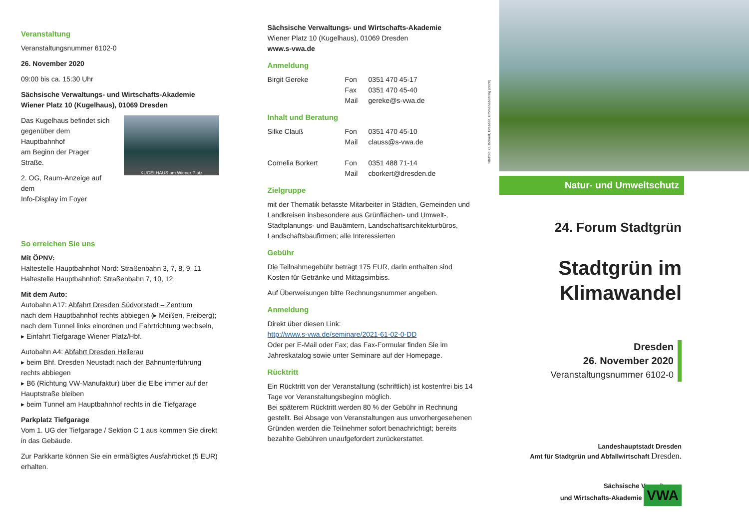Veranstaltung
Veranstaltungsnummer 6102-0
26. November 2020
09:00 bis ca. 15:30 Uhr
Sächsische Verwaltungs- und Wirtschafts-Akademie
Wiener Platz 10 (Kugelhaus), 01069 Dresden
Das Kugelhaus befindet sich
gegenüber dem Hauptbahnhof
am Beginn der Prager Straße.
2. OG, Raum-Anzeige auf dem
Info-Display im Foyer
KUGELHAUS am Wiener Platz
So erreichen Sie uns
Mit ÖPNV:
Haltestelle Hauptbahnhof Nord: Straßenbahn 3, 7, 8, 9, 11
Haltestelle Hauptbahnhof: Straßenbahn 7, 10, 12
Mit dem Auto:
Autobahn A17: Abfahrt Dresden Südvorstadt – Zentrum
nach dem Hauptbahnhof rechts abbiegen (▸ Meißen, Freiberg);
nach dem Tunnel links einordnen und Fahrtrichtung wechseln,
▸ Einfahrt Tiefgarage Wiener Platz/Hbf.
Autobahn A4: Abfahrt Dresden Hellerau
▸ beim Bhf. Dresden Neustadt nach der Bahnunterführung rechts abbiegen
▸ B6 (Richtung VW-Manufaktur) über die Elbe immer auf der Hauptstraße bleiben
▸ beim Tunnel am Hauptbahnhof rechts in die Tiefgarage
Parkplatz Tiefgarage
Vom 1. UG der Tiefgarage / Sektion C 1 aus kommen Sie direkt in das Gebäude.
Zur Parkkarte können Sie ein ermäßigtes Ausfahrticket (5 EUR) erhalten.
Sächsische Verwaltungs- und Wirtschafts-Akademie
Wiener Platz 10 (Kugelhaus), 01069 Dresden
www.s-vwa.de
Anmeldung
| Birgit Gereke | Fon | 0351 470 45-17 |
| | Fax | 0351 470 45-40 |
| | Mail | gereke@s-vwa.de |
Inhalt und Beratung
| Silke Clauß | Fon | 0351 470 45-10 |
| | Mail | clauss@s-vwa.de |
| Cornelia Borkert | Fon | 0351 488 71-14 |
| | Mail | cborkert@dresden.de |
Zielgruppe
mit der Thematik befasste Mitarbeiter in Städten, Gemeinden und Landkreisen insbesondere aus Grünflächen- und Umwelt-, Stadtplanungs- und Bauämtern, Landschaftsarchitekturbüros, Landschaftsbaufirmen; alle Interessierten
Gebühr
Die Teilnahmegebühr beträgt 175 EUR, darin enthalten sind Kosten für Getränke und Mittagsimbiss.
Auf Überweisungen bitte Rechnungsnummer angeben.
Anmeldung
Direkt über diesen Link:
http://www.s-vwa.de/seminare/2021-61-02-0-DD
Oder per E-Mail oder Fax; das Fax-Formular finden Sie im Jahreskatalog sowie unter Seminare auf der Homepage.
Rücktritt
Ein Rücktritt von der Veranstaltung (schriftlich) ist kostenfrei bis 14 Tage vor Veranstaltungsbeginn möglich.
Bei späterem Rücktritt werden 80 % der Gebühr in Rechnung gestellt. Bei Absage von Veranstaltungen aus unvorhergesehenen Gründen werden die Teilnehmer sofort benachrichtigt; bereits bezahlte Gebühren unaufgefordert zurückerstattet.
Titelfoto: C. Borkert, Dresden, Promenadenring (2020)
Natur- und Umweltschutz
24. Forum Stadtgrün
Stadtgrün im
Klimawandel
Dresden
26. November 2020
Veranstaltungsnummer 6102-0
Landeshauptstadt Dresden
Amt für Stadtgrün und Abfallwirtschaft Dresden.
Sächsische Verwaltungs-
und Wirtschafts-Akademie VWA